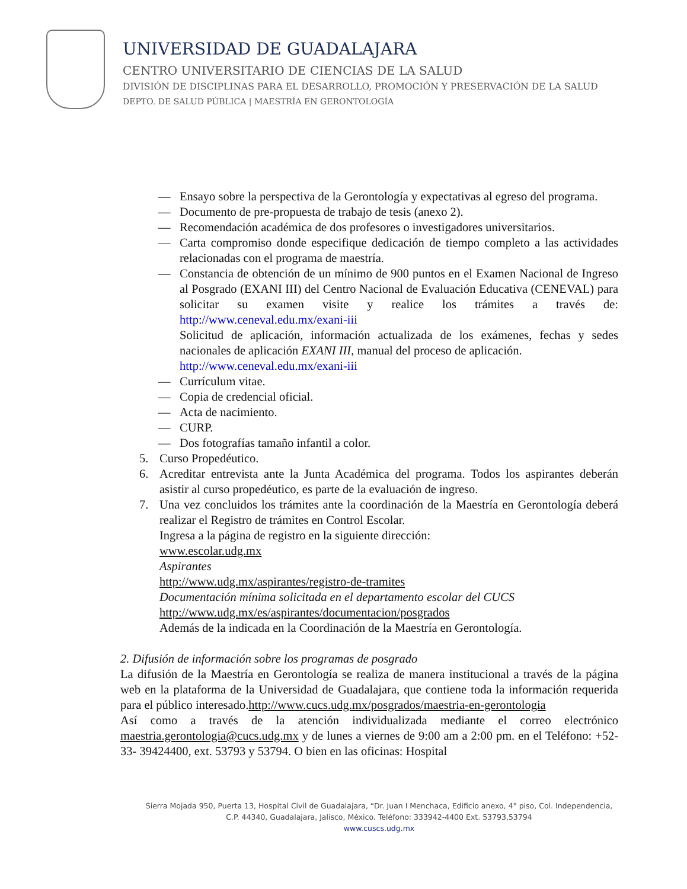UNIVERSIDAD DE GUADALAJARA
CENTRO UNIVERSITARIO DE CIENCIAS DE LA SALUD
DIVISIÓN DE DISCIPLINAS PARA EL DESARROLLO, PROMOCIÓN Y PRESERVACIÓN DE LA SALUD
DEPTO. DE SALUD PÚBLICA | MAESTRÍA EN GERONTOLOGÍA
— Ensayo sobre la perspectiva de la Gerontología y expectativas al egreso del programa.
— Documento de pre-propuesta de trabajo de tesis (anexo 2).
— Recomendación académica de dos profesores o investigadores universitarios.
— Carta compromiso donde especifique dedicación de tiempo completo a las actividades relacionadas con el programa de maestría.
— Constancia de obtención de un mínimo de 900 puntos en el Examen Nacional de Ingreso al Posgrado (EXANI III) del Centro Nacional de Evaluación Educativa (CENEVAL) para solicitar su examen visite y realice los trámites a través de: http://www.ceneval.edu.mx/exani-iii
Solicitud de aplicación, información actualizada de los exámenes, fechas y sedes nacionales de aplicación EXANI III, manual del proceso de aplicación.
http://www.ceneval.edu.mx/exani-iii
— Currículum vitae.
— Copia de credencial oficial.
— Acta de nacimiento.
— CURP.
— Dos fotografías tamaño infantil a color.
5. Curso Propedéutico.
6. Acreditar entrevista ante la Junta Académica del programa. Todos los aspirantes deberán asistir al curso propedéutico, es parte de la evaluación de ingreso.
7. Una vez concluidos los trámites ante la coordinación de la Maestría en Gerontología deberá realizar el Registro de trámites en Control Escolar.
Ingresa a la página de registro en la siguiente dirección:
www.escolar.udg.mx
Aspirantes
http://www.udg.mx/aspirantes/registro-de-tramites
Documentación mínima solicitada en el departamento escolar del CUCS
http://www.udg.mx/es/aspirantes/documentacion/posgrados
Además de la indicada en la Coordinación de la Maestría en Gerontología.
2. Difusión de información sobre los programas de posgrado
La difusión de la Maestría en Gerontología se realiza de manera institucional a través de la página web en la plataforma de la Universidad de Guadalajara, que contiene toda la información requerida para el público interesado.http://www.cucs.udg.mx/posgrados/maestria-en-gerontologia
Así como a través de la atención individualizada mediante el correo electrónico maestria.gerontologia@cucs.udg.mx y de lunes a viernes de 9:00 am a 2:00 pm. en el Teléfono: +52-33- 39424400, ext. 53793 y 53794. O bien en las oficinas: Hospital
Sierra Mojada 950, Puerta 13, Hospital Civil de Guadalajara, “Dr. Juan I Menchaca, Edificio anexo, 4° piso, Col. Independencia,
C.P. 44340, Guadalajara, Jalisco, México. Teléfono: 333942-4400 Ext. 53793,53794
www.cuscs.udg.mx